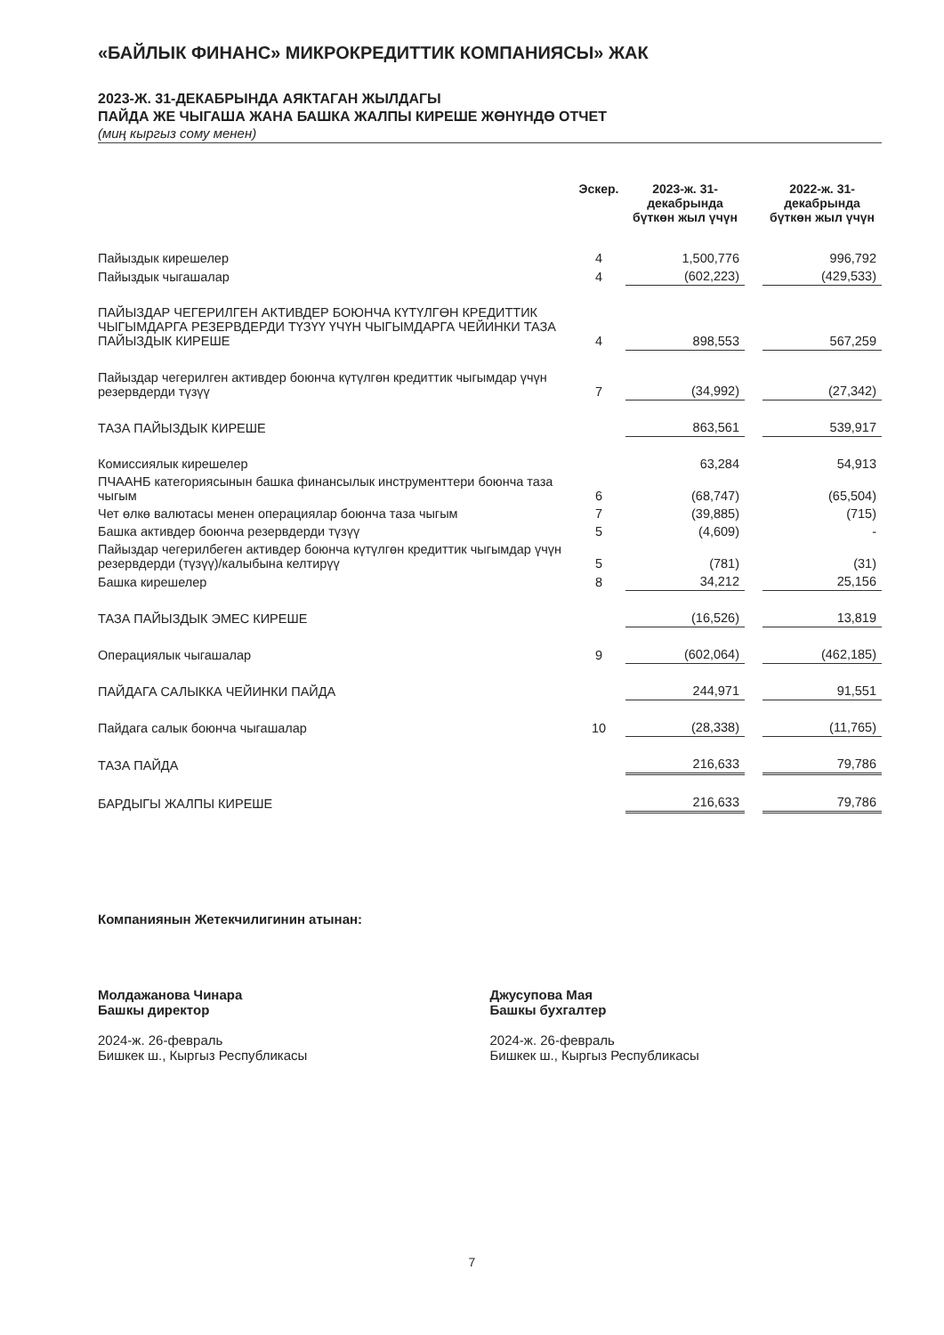«БАЙЛЫК ФИНАНС» МИКРОКРЕДИТТИК КОМПАНИЯСЫ» ЖАК
2023-Ж. 31-ДЕКАБРЫНДА АЯКТАГАН ЖЫЛДАГЫ
ПАЙДА ЖЕ ЧЫГАША ЖАНА БАШКА ЖАЛПЫ КИРЕШЕ ЖӨНҮНДӨ ОТЧЕТ
(миң кыргыз сому менен)
| | Эскер. | 2023-ж. 31-декабрында бүткөн жыл үчүн | | 2022-ж. 31-декабрында бүткөн жыл үчүн |
| --- | --- | --- | --- | --- |
| Пайыздык кирешелер | 4 | 1,500,776 | | 996,792 |
| Пайыздык чыгашалар | 4 | (602,223) | | (429,533) |
| ПАЙЫЗДАР ЧЕГЕРИЛГЕН АКТИВДЕР БОЮНЧА КҮТҮЛГӨН КРЕДИТТИК ЧЫГЫМДАРГА РЕЗЕРВДЕРДИ ТҮЗҮҮ ҮЧҮН ЧЫГЫМДАРГА ЧЕЙИНКИ ТАЗА ПАЙЫЗДЫК КИРЕШЕ | 4 | 898,553 | | 567,259 |
| Пайыздар чегерилген активдер боюнча күтүлгөн кредиттик чыгымдар үчүн резервдерди түзүү | 7 | (34,992) | | (27,342) |
| ТАЗА ПАЙЫЗДЫК КИРЕШЕ | | 863,561 | | 539,917 |
| Комиссиялык кирешелер | | 63,284 | | 54,913 |
| ПЧААНБ категориясынын башка финансылык инструменттери боюнча таза чыгым | 6 | (68,747) | | (65,504) |
| Чет өлкө валютасы менен операциялар боюнча таза чыгым | 7 | (39,885) | | (715) |
| Башка активдер боюнча резервдерди түзүү | 5 | (4,609) | | - |
| Пайыздар чегерилбеген активдер боюнча күтүлгөн кредиттик чыгымдар үчүн резервдерди (түзүү)/калыбына келтирүү | 5 | (781) | | (31) |
| Башка кирешелер | 8 | 34,212 | | 25,156 |
| ТАЗА ПАЙЫЗДЫК ЭМЕС КИРЕШЕ | | (16,526) | | 13,819 |
| Операциялык чыгашалар | 9 | (602,064) | | (462,185) |
| ПАЙДАГА САЛЫККА ЧЕЙИНКИ ПАЙДА | | 244,971 | | 91,551 |
| Пайдага салык боюнча чыгашалар | 10 | (28,338) | | (11,765) |
| ТАЗА ПАЙДА | | 216,633 | | 79,786 |
| БАРДЫГЫ ЖАЛПЫ КИРЕШЕ | | 216,633 | | 79,786 |
Компаниянын Жетекчилигинин атынан:
Молдажанова Чинара
Башкы директор
2024-ж. 26-февраль
Бишкек ш., Кыргыз Республикасы
Джусупова Мая
Башкы бухгалтер
2024-ж. 26-февраль
Бишкек ш., Кыргыз Республикасы
7